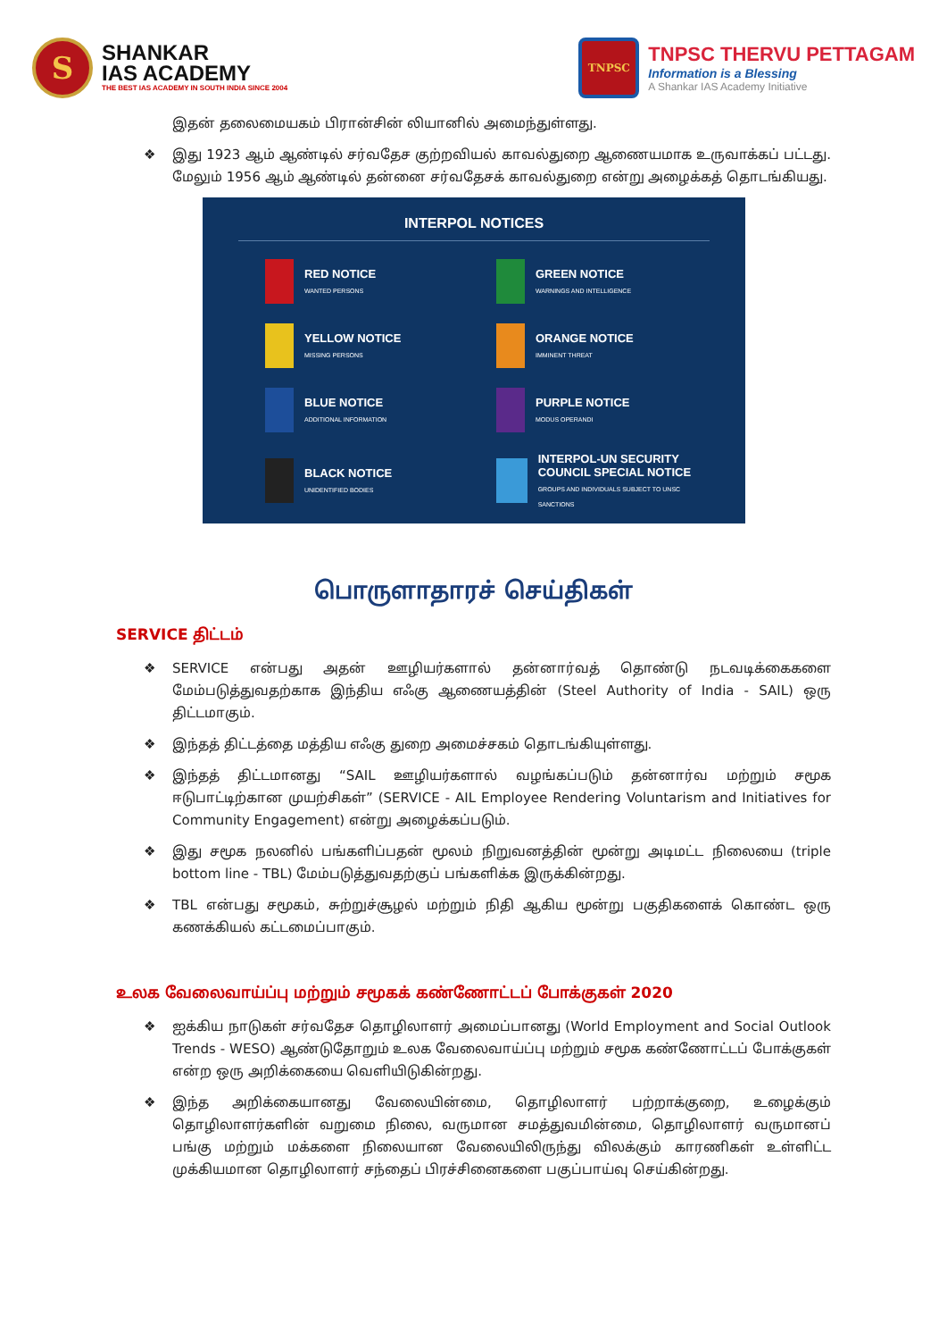S
SHANKAR
IAS ACADEMY
THE BEST IAS ACADEMY IN SOUTH INDIA SINCE 2004
TNPSC
TNPSC THERVU PETTAGAM
Information is a Blessing
A Shankar IAS Academy Initiative
இதன் தலைமையகம் பிரான்சின் லியானில் அமைந்துள்ளது.
இது 1923 ஆம் ஆண்டில் சர்வதேச குற்றவியல் காவல்துறை ஆணையமாக உருவாக்கப் பட்டது. மேலும் 1956 ஆம் ஆண்டில் தன்னை சர்வதேசக் காவல்துறை என்று அழைக்கத் தொடங்கியது.
INTERPOL NOTICES
RED NOTICE
WANTED PERSONS
GREEN NOTICE
WARNINGS AND INTELLIGENCE
YELLOW NOTICE
MISSING PERSONS
ORANGE NOTICE
IMMINENT THREAT
BLUE NOTICE
ADDITIONAL INFORMATION
PURPLE NOTICE
MODUS OPERANDI
BLACK NOTICE
UNIDENTIFIED BODIES
INTERPOL-UN SECURITY COUNCIL SPECIAL NOTICE
GROUPS AND INDIVIDUALS SUBJECT TO UNSC SANCTIONS
பொருளாதாரச் செய்திகள்
SERVICE திட்டம்
SERVICE என்பது அதன் ஊழியர்களால் தன்னார்வத் தொண்டு நடவடிக்கைகளை மேம்படுத்துவதற்காக இந்திய எஃகு ஆணையத்தின் (Steel Authority of India - SAIL) ஒரு திட்டமாகும்.
இந்தத் திட்டத்தை மத்திய எஃகு துறை அமைச்சகம் தொடங்கியுள்ளது.
இந்தத் திட்டமானது “SAIL ஊழியர்களால் வழங்கப்படும் தன்னார்வ மற்றும் சமூக ஈடுபாட்டிற்கான முயற்சிகள்” (SERVICE - AIL Employee Rendering Voluntarism and Initiatives for Community Engagement) என்று அழைக்கப்படும்.
இது சமூக நலனில் பங்களிப்பதன் மூலம் நிறுவனத்தின் மூன்று அடிமட்ட நிலையை (triple bottom line - TBL) மேம்படுத்துவதற்குப் பங்களிக்க இருக்கின்றது.
TBL என்பது சமூகம், சுற்றுச்சூழல் மற்றும் நிதி ஆகிய மூன்று பகுதிகளைக் கொண்ட ஒரு கணக்கியல் கட்டமைப்பாகும்.
உலக வேலைவாய்ப்பு மற்றும் சமூகக் கண்ணோட்டப் போக்குகள் 2020
ஐக்கிய நாடுகள் சர்வதேச தொழிலாளர் அமைப்பானது (World Employment and Social Outlook Trends - WESO) ஆண்டுதோறும் உலக வேலைவாய்ப்பு மற்றும் சமூக கண்ணோட்டப் போக்குகள் என்ற ஒரு அறிக்கையை வெளியிடுகின்றது.
இந்த அறிக்கையானது வேலையின்மை, தொழிலாளர் பற்றாக்குறை, உழைக்கும் தொழிலாளர்களின் வறுமை நிலை, வருமான சமத்துவமின்மை, தொழிலாளர் வருமானப் பங்கு மற்றும் மக்களை நிலையான வேலையிலிருந்து விலக்கும் காரணிகள் உள்ளிட்ட முக்கியமான தொழிலாளர் சந்தைப் பிரச்சினைகளை பகுப்பாய்வு செய்கின்றது.